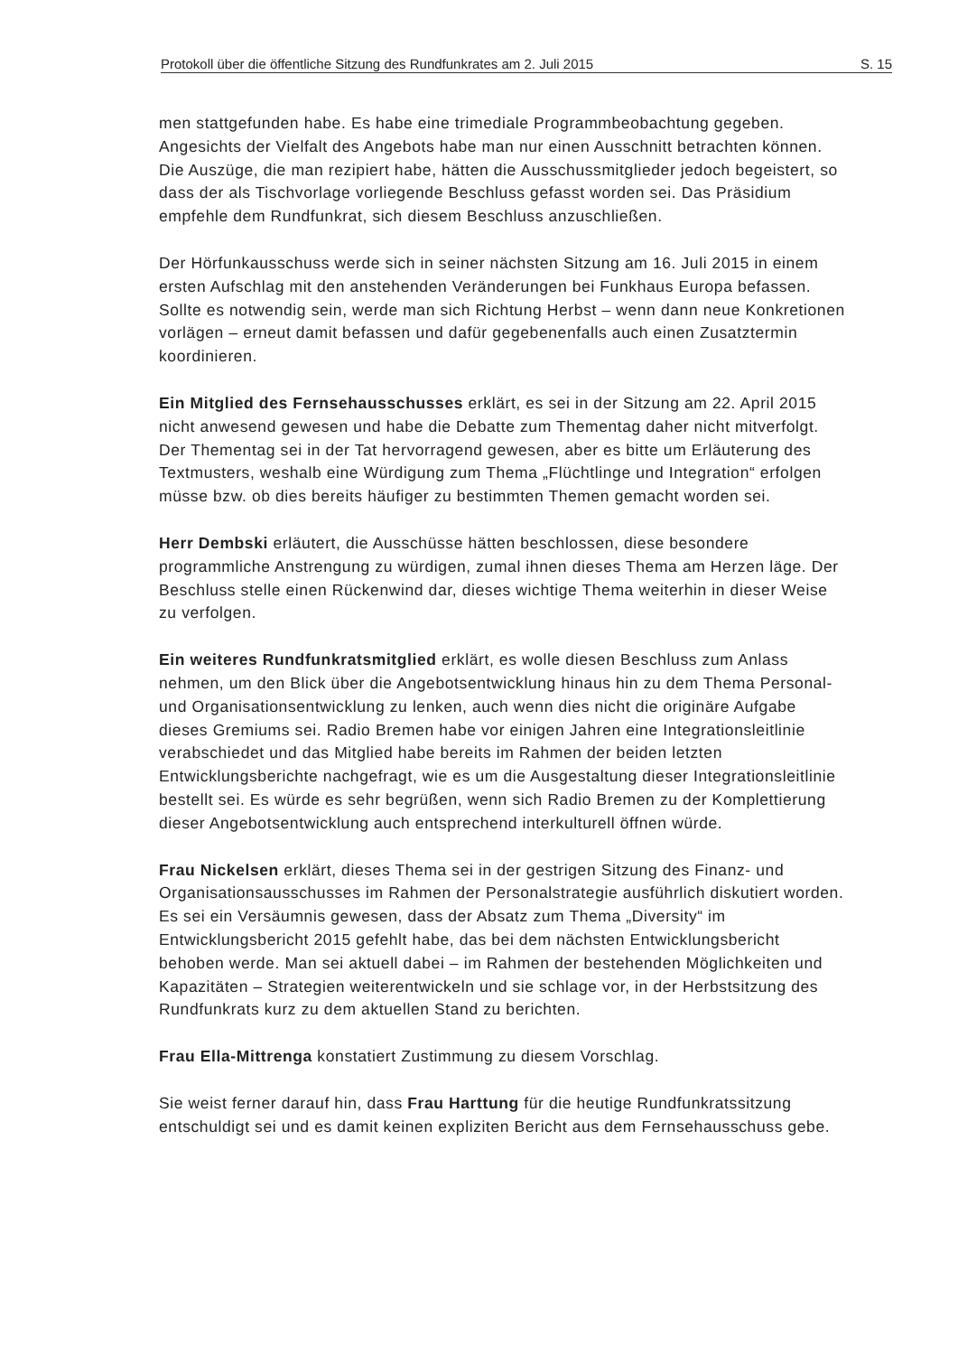Protokoll über die öffentliche Sitzung des Rundfunkrates am 2. Juli 2015 S. 15
men stattgefunden habe. Es habe eine trimediale Programmbeobachtung gegeben. Angesichts der Vielfalt des Angebots habe man nur einen Ausschnitt betrachten können. Die Auszüge, die man rezipiert habe, hätten die Ausschussmitglieder jedoch begeistert, so dass der als Tischvorlage vorliegende Beschluss gefasst worden sei. Das Präsidium empfehle dem Rundfunkrat, sich diesem Beschluss anzuschließen.
Der Hörfunkausschuss werde sich in seiner nächsten Sitzung am 16. Juli 2015 in einem ersten Aufschlag mit den anstehenden Veränderungen bei Funkhaus Europa befassen. Sollte es notwendig sein, werde man sich Richtung Herbst – wenn dann neue Konkretionen vorlägen – erneut damit befassen und dafür gegebenenfalls auch einen Zusatztermin koordinieren.
Ein Mitglied des Fernsehausschusses erklärt, es sei in der Sitzung am 22. April 2015 nicht anwesend gewesen und habe die Debatte zum Thementag daher nicht mitverfolgt. Der Thementag sei in der Tat hervorragend gewesen, aber es bitte um Erläuterung des Textmusters, weshalb eine Würdigung zum Thema „Flüchtlinge und Integration“ erfolgen müsse bzw. ob dies bereits häufiger zu bestimmten Themen gemacht worden sei.
Herr Dembski erläutert, die Ausschüsse hätten beschlossen, diese besondere programmliche Anstrengung zu würdigen, zumal ihnen dieses Thema am Herzen läge. Der Beschluss stelle einen Rückenwind dar, dieses wichtige Thema weiterhin in dieser Weise zu verfolgen.
Ein weiteres Rundfunkratsmitglied erklärt, es wolle diesen Beschluss zum Anlass nehmen, um den Blick über die Angebotsentwicklung hinaus hin zu dem Thema Personal- und Organisationsentwicklung zu lenken, auch wenn dies nicht die originäre Aufgabe dieses Gremiums sei. Radio Bremen habe vor einigen Jahren eine Integrationsleitlinie verabschiedet und das Mitglied habe bereits im Rahmen der beiden letzten Entwicklungsberichte nachgefragt, wie es um die Ausgestaltung dieser Integrationsleitlinie bestellt sei. Es würde es sehr begrüßen, wenn sich Radio Bremen zu der Komplettierung dieser Angebotsentwicklung auch entsprechend interkulturell öffnen würde.
Frau Nickelsen erklärt, dieses Thema sei in der gestrigen Sitzung des Finanz- und Organisationsausschusses im Rahmen der Personalstrategie ausführlich diskutiert worden. Es sei ein Versäumnis gewesen, dass der Absatz zum Thema „Diversity“ im Entwicklungsbericht 2015 gefehlt habe, das bei dem nächsten Entwicklungsbericht behoben werde. Man sei aktuell dabei – im Rahmen der bestehenden Möglichkeiten und Kapazitäten – Strategien weiterentwickeln und sie schlage vor, in der Herbstsitzung des Rundfunkrats kurz zu dem aktuellen Stand zu berichten.
Frau Ella-Mittrenga konstatiert Zustimmung zu diesem Vorschlag.
Sie weist ferner darauf hin, dass Frau Harttung für die heutige Rundfunkratssitzung entschuldigt sei und es damit keinen expliziten Bericht aus dem Fernsehausschuss gebe.